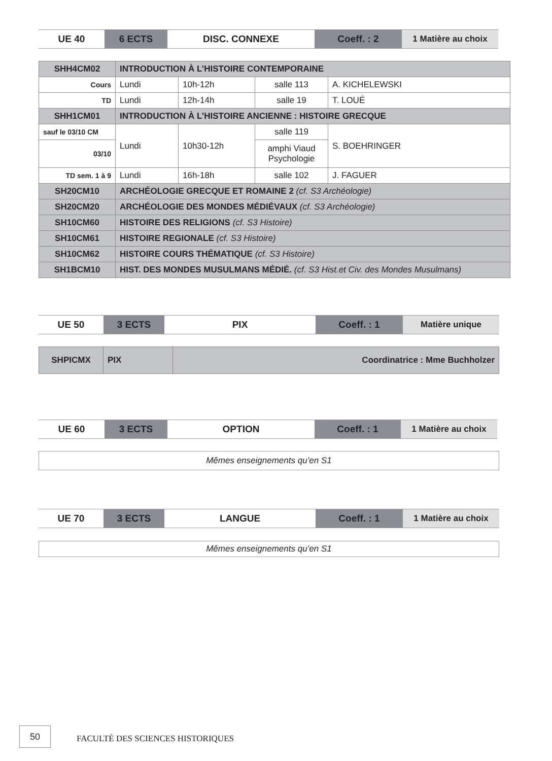| UE 40 | 6 ECTS | DISC. CONNEXE | Coeff. : 2 | 1 Matière au choix |
| SHH4CM02 | INTRODUCTION À L’HISTOIRE CONTEMPORAINE | | | |
| Cours | Lundi | 10h-12h | salle 113 | A. KICHELEWSKI |
| TD | Lundi | 12h-14h | salle 19 | T. LOUÉ |
| SHH1CM01 | INTRODUCTION À L’HISTOIRE ANCIENNE : HISTOIRE GRECQUE | | | |
| sauf le 03/10 CM | Lundi | 10h30-12h | salle 119 | S. BOEHRINGER |
| 03/10 | | | amphi Viaud Psychologie | |
| TD sem. 1 à 9 | Lundi | 16h-18h | salle 102 | J. FAGUER |
| SH20CM10 | ARCHÉOLOGIE GRECQUE ET ROMAINE 2 (cf. S3 Archéologie) | | | |
| SH20CM20 | ARCHÉOLOGIE DES MONDES MÉDIÉVAUX (cf. S3 Archéologie) | | | |
| SH10CM60 | HISTOIRE DES RELIGIONS (cf. S3 Histoire) | | | |
| SH10CM61 | HISTOIRE REGIONALE (cf. S3 Histoire) | | | |
| SH10CM62 | HISTOIRE COURS THÉMATIQUE (cf. S3 Histoire) | | | |
| SH1BCM10 | HIST. DES MONDES MUSULMANS MÉDIÉ. (cf. S3 Hist.et Civ. des Mondes Musulmans) | | | |
| UE 50 | 3 ECTS | PIX | Coeff. : 1 | Matière unique |
| SHPICMX | PIX | Coordinatrice : Mme Buchholzer |
| UE 60 | 3 ECTS | OPTION | Coeff. : 1 | 1 Matière au choix |
Mêmes enseignements qu’en S1
| UE 70 | 3 ECTS | LANGUE | Coeff. : 1 | 1 Matière au choix |
Mêmes enseignements qu’en S1
50
FACULTÉ DES SCIENCES HISTORIQUES